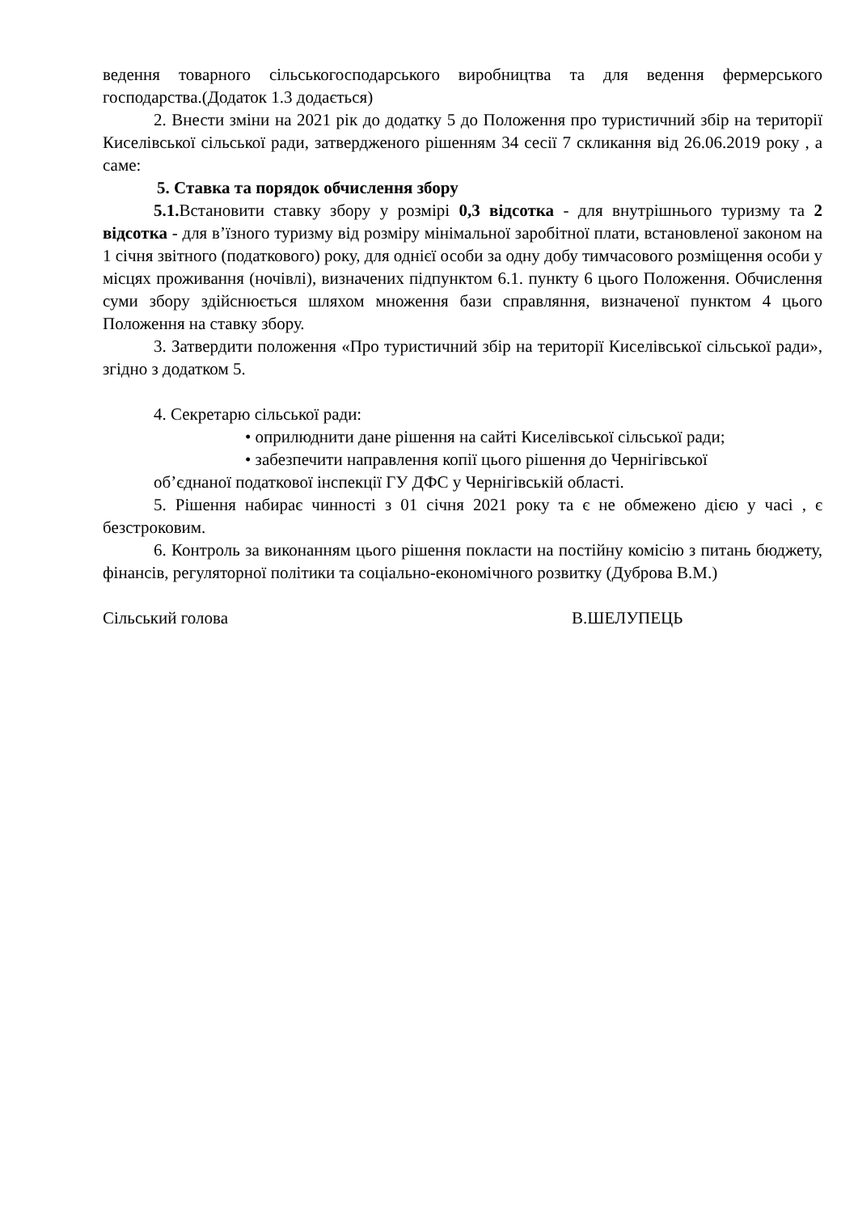ведення товарного сільськогосподарського виробництва та для ведення фермерського господарства.(Додаток 1.3 додається)
2. Внести зміни на 2021 рік до додатку 5 до Положення про туристичний збір на території Киселівської сільської ради, затвердженого рішенням 34 сесії 7 скликання від 26.06.2019 року , а саме:
5. Ставка та порядок обчислення збору
5.1. Встановити ставку збору у розмірі 0,3 відсотка - для внутрішнього туризму та 2 відсотка - для в’їзного туризму від розміру мінімальної заробітної плати, встановленої законом на 1 січня звітного (податкового) року, для однієї особи за одну добу тимчасового розміщення особи у місцях проживання (ночівлі), визначених підпунктом 6.1. пункту 6 цього Положення. Обчислення суми збору здійснюється шляхом множення бази справляння, визначеної пунктом 4 цього Положення на ставку збору.
3. Затвердити положення «Про туристичний збір на території Киселівської сільської ради», згідно з додатком 5.
4. Секретарю сільської ради:
• оприлюднити дане рішення на сайті Киселівської сільської ради;
• забезпечити направлення копії цього рішення до Чернігівської
об’єднаної податкової інспекції ГУ ДФС у Чернігівській області.
5. Рішення набирає чинності з 01 січня 2021 року та є не обмежено дією у часі , є безстроковим.
6. Контроль за виконанням цього рішення покласти на постійну комісію з питань бюджету, фінансів, регуляторної політики та соціально-економічного розвитку (Дуброва В.М.)
Сільський голова В.ШЕЛУПЕЦЬ